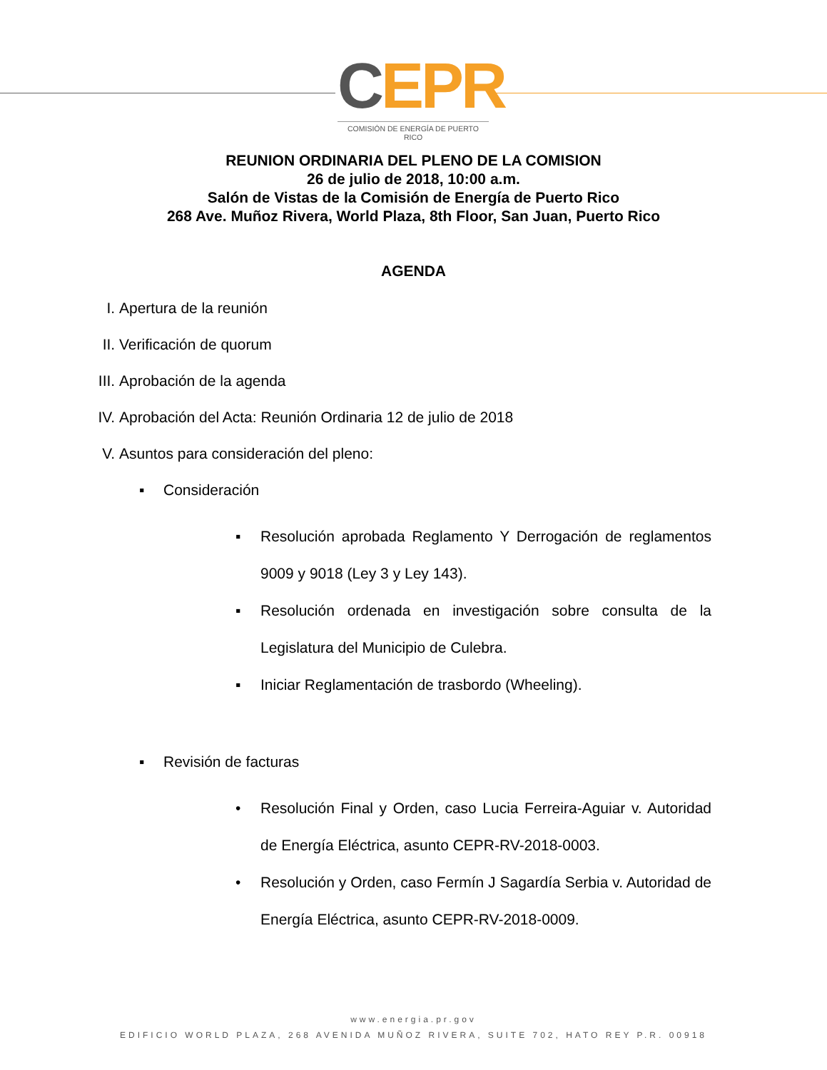CEPR
COMISIÓN DE ENERGÍA DE PUERTO RICO
REUNION ORDINARIA DEL PLENO DE LA COMISION
26 de julio de 2018, 10:00 a.m.
Salón de Vistas de la Comisión de Energía de Puerto Rico
268 Ave. Muñoz Rivera, World Plaza, 8th Floor, San Juan, Puerto Rico
AGENDA
I. Apertura de la reunión
II. Verificación de quorum
III. Aprobación de la agenda
IV. Aprobación del Acta: Reunión Ordinaria 12 de julio de 2018
V. Asuntos para consideración del pleno:
▪ Consideración
▪ Resolución aprobada Reglamento Y Derrogación de reglamentos 9009 y 9018 (Ley 3 y Ley 143).
▪ Resolución ordenada en investigación sobre consulta de la Legislatura del Municipio de Culebra.
▪ Iniciar Reglamentación de trasbordo (Wheeling).
▪ Revisión de facturas
• Resolución Final y Orden, caso Lucia Ferreira-Aguiar v. Autoridad de Energía Eléctrica, asunto CEPR-RV-2018-0003.
• Resolución y Orden, caso Fermín J Sagardía Serbia v. Autoridad de Energía Eléctrica, asunto CEPR-RV-2018-0009.
www.energia.pr.gov
EDIFICIO WORLD PLAZA, 268 AVENIDA MUÑOZ RIVERA, SUITE 702, HATO REY P.R. 00918